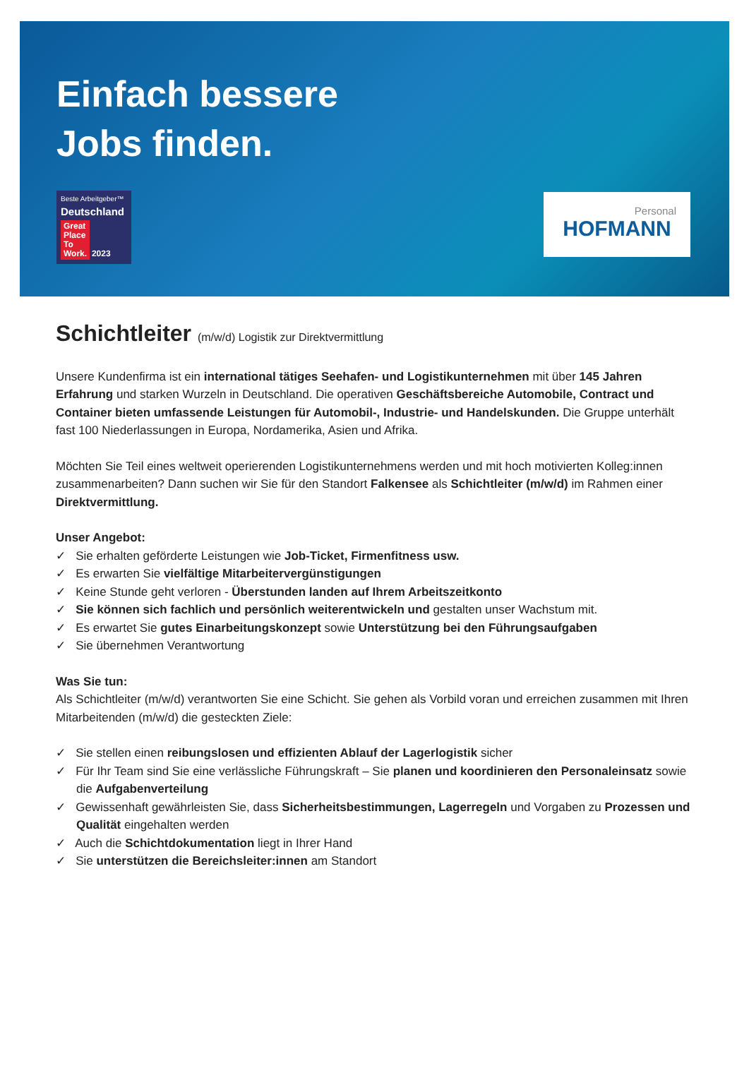Einfach bessere
Jobs finden.
Beste Arbeitgeber™
Deutschland
Great
Place
To
Work. 2023
Personal
HOFMANN
Schichtleiter (m/w/d) Logistik zur Direktvermittlung
Unsere Kundenfirma ist ein international tätiges Seehafen- und Logistikunternehmen mit über 145 Jahren Erfahrung und starken Wurzeln in Deutschland. Die operativen Geschäftsbereiche Automobile, Contract und Container bieten umfassende Leistungen für Automobil-, Industrie- und Handelskunden. Die Gruppe unterhält fast 100 Niederlassungen in Europa, Nordamerika, Asien und Afrika.
Möchten Sie Teil eines weltweit operierenden Logistikunternehmens werden und mit hoch motivierten Kolleg:innen zusammenarbeiten? Dann suchen wir Sie für den Standort Falkensee als Schichtleiter (m/w/d) im Rahmen einer Direktvermittlung.
Unser Angebot:
✓ Sie erhalten geförderte Leistungen wie Job-Ticket, Firmenfitness usw.
✓ Es erwarten Sie vielfältige Mitarbeitervergünstigungen
✓ Keine Stunde geht verloren - Überstunden landen auf Ihrem Arbeitszeitkonto
✓ Sie können sich fachlich und persönlich weiterentwickeln und gestalten unser Wachstum mit.
✓ Es erwartet Sie gutes Einarbeitungskonzept sowie Unterstützung bei den Führungsaufgaben
✓ Sie übernehmen Verantwortung
Was Sie tun:
Als Schichtleiter (m/w/d) verantworten Sie eine Schicht. Sie gehen als Vorbild voran und erreichen zusammen mit Ihren Mitarbeitenden (m/w/d) die gesteckten Ziele:
✓ Sie stellen einen reibungslosen und effizienten Ablauf der Lagerlogistik sicher
✓ Für Ihr Team sind Sie eine verlässliche Führungskraft – Sie planen und koordinieren den Personaleinsatz sowie die Aufgabenverteilung
✓ Gewissenhaft gewährleisten Sie, dass Sicherheitsbestimmungen, Lagerregeln und Vorgaben zu Prozessen und Qualität eingehalten werden
✓ Auch die Schichtdokumentation liegt in Ihrer Hand
✓ Sie unterstützen die Bereichsleiter:innen am Standort